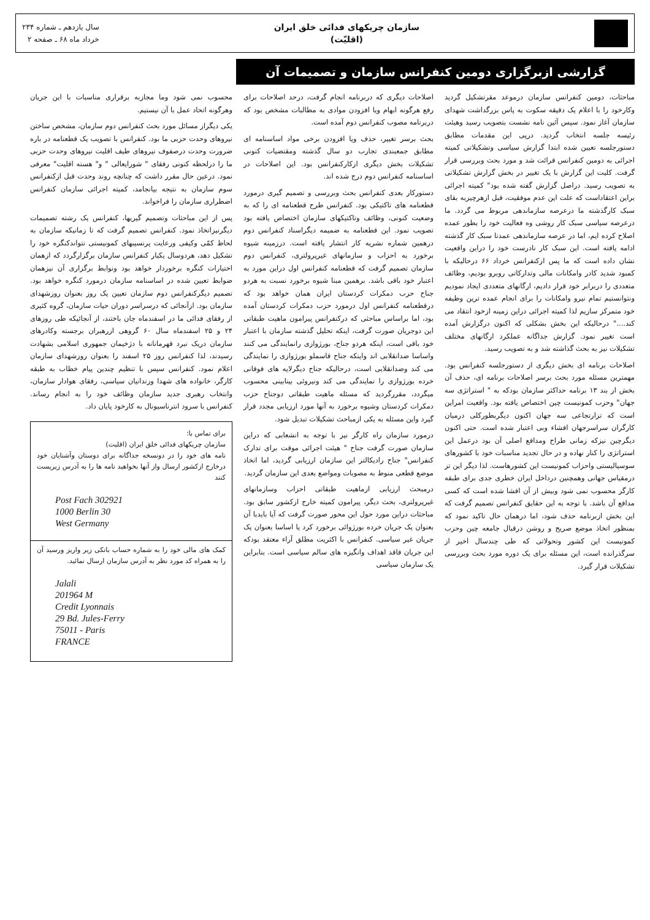سازمان چریکهای فدائی خلق ایران
(اقلیّت)
سال یازدهم ـ شماره ۲۳۴
خرداد ماه ۶۸ ـ صفحه ۲
گزارشی ازبرگزاری دومین کنفرانس سازمان و تصمیمات آن
مباحثات، دومین کنفرانس سازمان درموعد مقرتشکیل گردید وکارخود را با اعلام یک دقیقه سکوت به پاس بزرگداشت شهدای سازمان آغاز نمود. سپس آئین نامه نشست بتصویب رسید وهیئت رئیسه جلسه انتخاب گردید. درپی این مقدمات مطابق دستورجلسه تعیین شده ابتدا گزارش سیاسی وتشکیلاتی کمیته اجرائی به دومین کنفرانس قرائت شد و مورد بحث وبررسی قرار گرفت. کلیت این گزارش با یک تغییر در بخش گزارش تشکیلاتی به تصویب رسید. دراصل گزارش گفته شده بود" کمیته اجرائی براین اعتقاداست که علت این عدم موفقیت، قبل ازهرچیزبه بقای سبک کارگذشته ما درعرصه سازماندهی مربوط می گردد. ما درعرصه سیاسی سبک کار روشی وه فعالیت خود را بطور عمده اصلاح کرده ایم، اما در عرصه سازماندهی عمدتا سبک کار گذشته ادامه یافته است. این سبک کار نادرست خود را دراین واقعیت نشان داده است که ما پس ازکنفرانس خرداد ۶۶ درحالیکه با کمبود شدید کادر وامکانات مالی وتدارکاتی روبرو بودیم، وظائف متعددی را دربرابر خود قرار دادیم، ارگانهای متعددی ایجاد نمودیم ونتوانستیم تمام نیرو وامکانات را برای انجام عمده ترین وظیفه خود متمرکز سازیم لذا کمیته اجرائی دراین زمینه ازخود انتقاد می کند...." درحالیکه این بخش بشکلی که اکنون درگزارش آمده است تغییر نمود. گزارش جداگانه عملکرد ارگانهای مختلف تشکیلات نیز به بحث گذاشته شد و به تصویب رسید.
اصلاحات برنامه ای بخش دیگری از دستورجلسه کنفرانس بود. مهمترین مسئله مورد بحث برسر اصلاحات برنامه ای، حذف آن بخش از بند ۱۳ برنامه حداکثر سازمان بودکه به " استراتژی سه جهان" وحزب کمونیست چین اختصاص یافته بود. واقعیت امراین است که تزارتجاعی سه جهان اکنون دیگربطورکلی درمیان کارگران سراسرجهان افشاء وبی اعتبار شده است. حتی اکنون دیگرچین نیزکه زمانی طراح ومدافع اصلی آن بود درعمل این استراتژی را کنار نهاده و در حال تجدید مناسبات خود با کشورهای سوسیالیستی واحزاب کمونیست این کشورهاست. لذا دیگر این تز درمقیاس جهانی وهمچنین درداخل ایران خطری جدی برای طبقه کارگر محسوب نمی شود وبیش از آن افشا شده است که کسی مدافع آن باشد. با توجه به این حقایق کنفرانس تصمیم گرفت که این بخش ازبرنامه حذف شود، اما درهمان حال تاکید نمود که بمنظور اتخاذ موضع صریح و روشن درقبال جامعه چین وحزب کمونیست این کشور وتحولاتی که طی چندسال اخیر از سرگذرانده است، این مسئله برای یک دوره مورد بحث وبررسی تشکیلات قرار گیرد.
اصلاحات دیگری که دربرنامه انجام گرفت، درحد اصلاحات برای رفع هرگونه ابهام ویا افزودن موادی به مطالبات مشخص بود که دربرنامه مصوب کنفرانس دوم آمده است.
بحث برسر تغییر، حذف ویا افزودن برخی مواد اساسنامه ای مطابق جمعبندی تجارب دو سال گذشته ومقتضیات کنونی تشکیلات بخش دیگری ازکارکنفرانس بود. این اصلاحات در اساسنامه کنفرانس دوم درج شده اند.
دستورکار بعدی کنفرانس بحث وبررسی و تصمیم گیری درمورد قطعنامه های تاکتیکی بود. کنفرانس طرح قطعنامه ای را که به وضعیت کنونی، وظائف وتاکتیکهای سازمان اختصاص یافته بود تصویب نمود. این قطعنامه به ضمیمه دیگراسناد کنفرانس دوم درهمین شماره نشریه کار انتشار یافته است. درزمینه شیوه برخورد به احزاب و سازمانهای غیرپرولتری، کنفرانس دوم سازمان تصمیم گرفت که قطعنامه کنفرانس اول دراین مورد به اعتبار خود باقی باشد. برهمین مبنا شیوه برخورد نسبت به هردو جناح حزب دمکرات کردستان ایران همان خواهد بود که درقطعنامه کنفرانس اول درمورد حزب دمکرات کردستان آمده بود، اما براساس مباحثی که درکنفرانس پیرامون ماهیت طبقاتی این دوجریان صورت گرفت، اینکه تحلیل گذشته سازمان با اعتبار خود باقی است، اینکه هردو جناح، بورژوازی رانمایندگی می کنند واساسا ضدانقلابی اند واینکه جناح قاسملو بورژوازی را نمایندگی می کند وضدانقلابی است، درحالیکه جناح دیگرلایه های فوقانی خرده بورژوازی را نمایندگی می کند ونیروئی بینابینی محسوب میگردد، مقررگردید که مسئله ماهیت طبقاتی دوجناح حزب دمکرات کردستان وشیوه برخورد به آنها مورد ارزیابی مجدد قرار گیرد واین مسئله به یکی ازمباحث تشکیلات تبدیل شود.
درمورد سازمان راه کارگر نیز با توجه به انشعابی که دراین سازمان صورت گرفت جناح " هیئت اجرائی موقت برای تدارک کنفرانس" جناح رادیکالتر این سازمان ارزیابی گردید، اما اتخاذ موضع قطعی منوط به مصوبات ومواضع بعدی این سازمان گردید.
درمبحث ارزیابی ازماهیت طبقاتی احزاب وسازمانهای غیرپرولتری، بحث دیگر، پیرامون کمیته خارج ازکشور سابق بود. مباحثات دراین مورد حول این محور صورت گرفت که آیا بایدبا آن بعنوان یک جریان خرده بورژوائی برخورد کرد یا اساسا بعنوان یک جریان غیر سیاسی. کنفرانس با اکثریت مطلق آراء معتقد بودکه این جریان فاقد اهداف وانگیزه های سالم سیاسی است. بنابراین یک سازمان سیاسی
محسوب نمی شود وما مجازبه برقراری مناسبات با این جریان وهرگونه اتحاد عمل با آن نیستیم.
یکی دیگراز مسائل مورد بحث کنفرانس دوم سازمان، مشخص ساختن نیروهای وحدت حزبی ما بود. کنفرانس با تصویب یک قطعنامه در باره ضرورت وحدت درصفوف نیروهای طیف اقلیت نیروهای وحدت حزبی ما را درلحظه کنونی رفقای " شورایعالی " و" هسته اقلیت" معرفی نمود. درعین حال مقرر داشت که چنانچه روند وحدت قبل ازکنفرانس سوم سازمان به نتیجه بیانجامد، کمیته اجرائی سازمان کنفرانس اضطراری سازمان را فراخواند.
پس از این مباحثات وتصمیم گیریها، کنفرانس یک رشته تصمیمات دیگرنیزاتخاذ نمود. کنفرانس تصمیم گرفت که تا زمانیکه سازمان به لحاظ کمّی وکیفی ورعایت پرنسیبهای کمونیستی نتواندکنگره خود را تشکیل دهد، هردوسال یکبار کنفرانس سازمان برگزارگردد که ازهمان اختیارات کنگره برخوردار خواهد بود ونوابط برگزاری آن نیزهمان ضوابط تعیین شده در اساسنامه سازمان درمورد کنگره خواهد بود. تصمیم دیگرکنفرانس دوم سازمان تعیین یک روز بعنوان روزشهدای سازمان بود. ازآنجائی که درسراسر دوران حیات سازمان، گروه کثیری از رفقای فدائی ما در اسفندماه جان باختند، از آنجائیکه طی روزهای ۲۴ و ۲۵ اسفندماه سال ۶۰ گروهی ازرهبران برجسته وکادرهای سازمان دریک نبرد قهرمانانه با دژخیمان جمهوری اسلامی بشهادت رسیدند، لذا کنفرانس روز ۲۵ اسفند را بعنوان روزشهدای سازمان اعلام نمود. کنفرانس سپس با تنظیم چندین پیام خطاب به طبقه کارگر، خانواده های شهدا وزندانیان سیاسی، رفقای هوادار سازمان، وانتخاب رهبری جدید سازمان وظائف خود را به انجام رساند. کنفرانس با سرود انترناسیونال به کارخود پایان داد.
برای تماس با:
سازمان چریکهای فدائی خلق ایران (اقلیت)
نامه های خود را در دونسخه جداگانه برای دوستان وآشنایان خود درخارج ازکشور ارسال واز آنها بخواهید نامه ها را به آدرس زیرپست کنند
Post Fach 302921
1000 Berlin 30
West Germany
کمک های مالی خود را به شماره حساب بانکی زیر واریز ورسید آن را به همراه کد مورد نظر به آدرس سازمان ارسال نمائید.
Jalali
201964 M
Credit Lyonnais
29 Bd. Jules-Ferry
75011 - Paris
FRANCE